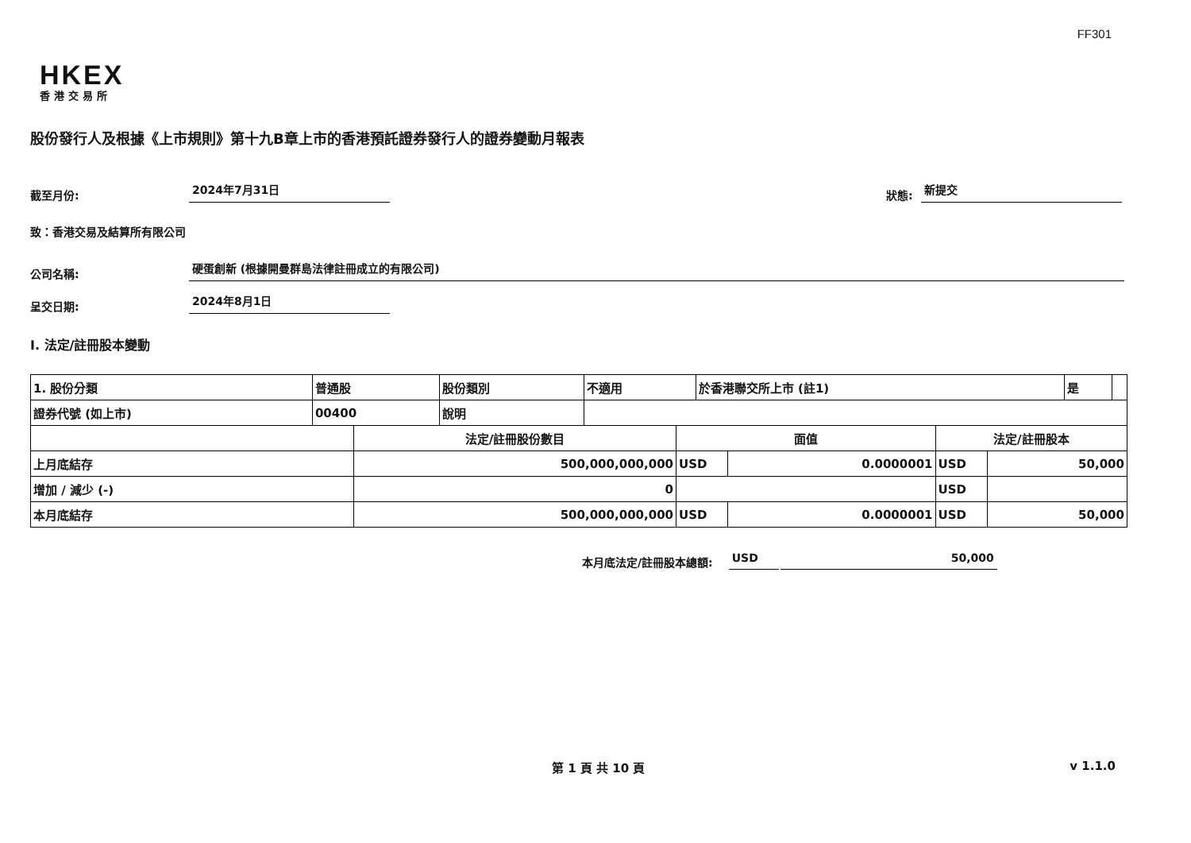FF301
HKEX
香港交易所
股份發行人及根據《上市規則》第十九B章上市的香港預託證券發行人的證券變動月報表
截至月份: 2024年7月31日 狀態: 新提交
致：香港交易及結算所有限公司
公司名稱: 硬蛋創新 (根據開曼群島法律註冊成立的有限公司)
呈交日期: 2024年8月1日
I. 法定/註冊股本變動
| 1. 股份分類 | 普通股 | 股份類別 | 不適用 | 於香港聯交所上市 (註1) | 是 | |
| 證券代號 (如上市) | 00400 | 說明 | | | | |
| | 法定/註冊股份數目 | 面值 | | 法定/註冊股本 | |
| 上月底結存 | 500,000,000,000 | USD | 0.0000001 | USD | 50,000 |
| 增加 / 減少 (-) | 0 | | | USD | |
| 本月底結存 | 500,000,000,000 | USD | 0.0000001 | USD | 50,000 |
本月底法定/註冊股本總額: USD 50,000
第 1 頁 共 10 頁 v 1.1.0